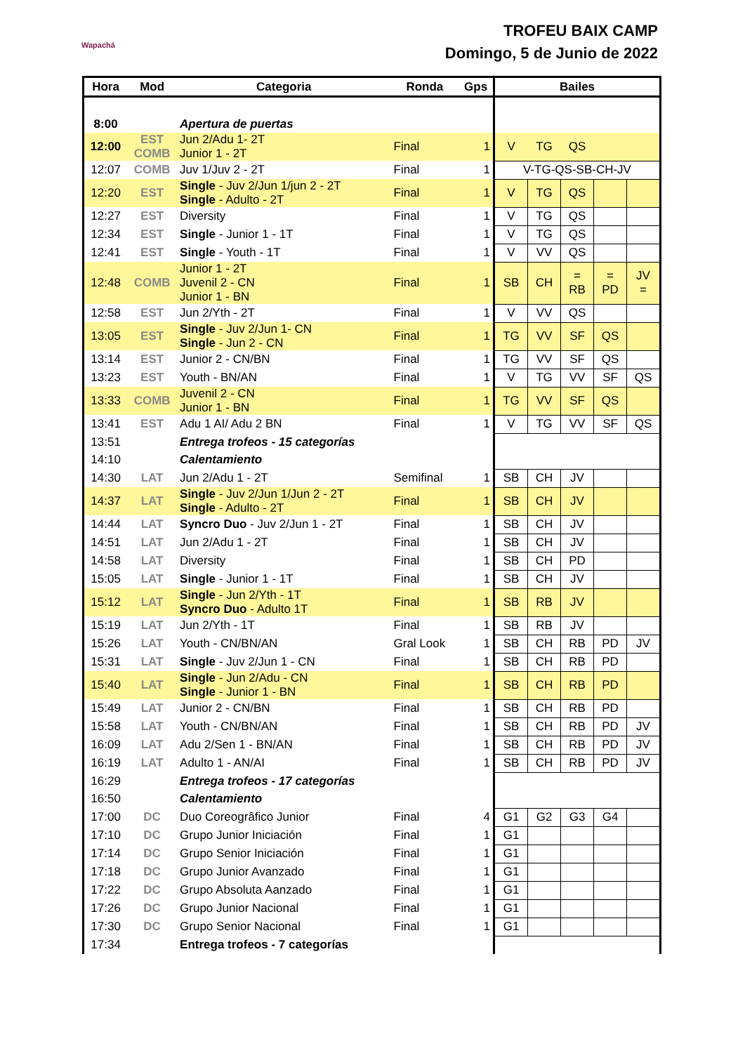Wapachá
TROFEU BAIX CAMP
Domingo, 5 de Junio de 2022
| Hora | Mod | Categoria | Ronda | Gps | Bailes | | | | |
| --- | --- | --- | --- | --- | --- | --- | --- | --- | --- |
| 8:00 | | Apertura de puertas | | | | | | | |
| 12:00 | EST COMB | Jun 2/Adu 1- 2T Junior 1 - 2T | Final | 1 | V | TG | QS | | |
| 12:07 | COMB | Juv 1/Juv 2 - 2T | Final | 1 | V-TG-QS-SB-CH-JV | | | | |
| 12:20 | EST | Single - Juv 2/Jun 1/jun 2 - 2T Single - Adulto - 2T | Final | 1 | V | TG | QS | | |
| 12:27 | EST | Diversity | Final | 1 | V | TG | QS | | |
| 12:34 | EST | Single - Junior 1 - 1T | Final | 1 | V | TG | QS | | |
| 12:41 | EST | Single - Youth - 1T | Final | 1 | V | VV | QS | | |
| 12:48 | COMB | Junior 1 - 2T Juvenil 2 - CN Junior 1 - BN | Final | 1 | SB | CH | = RB | = PD | JV = |
| 12:58 | EST | Jun 2/Yth - 2T | Final | 1 | V | VV | QS | | |
| 13:05 | EST | Single - Juv 2/Jun 1- CN Single - Jun 2 - CN | Final | 1 | TG | VV | SF | QS | |
| 13:14 | EST | Junior 2 - CN/BN | Final | 1 | TG | VV | SF | QS | |
| 13:23 | EST | Youth - BN/AN | Final | 1 | V | TG | VV | SF | QS |
| 13:33 | COMB | Juvenil 2 - CN Junior 1 - BN | Final | 1 | TG | VV | SF | QS | |
| 13:41 | EST | Adu 1 AI/ Adu 2 BN | Final | 1 | V | TG | VV | SF | QS |
| 13:51 | | Entrega trofeos - 15 categorías | | | | | | | |
| 14:10 | | Calentamiento | | | | | | | |
| 14:30 | LAT | Jun 2/Adu 1 - 2T | Semifinal | 1 | SB | CH | JV | | |
| 14:37 | LAT | Single - Juv 2/Jun 1/Jun 2 - 2T Single - Adulto - 2T | Final | 1 | SB | CH | JV | | |
| 14:44 | LAT | Syncro Duo - Juv 2/Jun 1 - 2T | Final | 1 | SB | CH | JV | | |
| 14:51 | LAT | Jun 2/Adu 1 - 2T | Final | 1 | SB | CH | JV | | |
| 14:58 | LAT | Diversity | Final | 1 | SB | CH | PD | | |
| 15:05 | LAT | Single - Junior 1 - 1T | Final | 1 | SB | CH | JV | | |
| 15:12 | LAT | Single - Jun 2/Yth - 1T Syncro Duo - Adulto 1T | Final | 1 | SB | RB | JV | | |
| 15:19 | LAT | Jun 2/Yth - 1T | Final | 1 | SB | RB | JV | | |
| 15:26 | LAT | Youth - CN/BN/AN | Gral Look | 1 | SB | CH | RB | PD | JV |
| 15:31 | LAT | Single - Juv 2/Jun 1 - CN | Final | 1 | SB | CH | RB | PD | |
| 15:40 | LAT | Single - Jun 2/Adu - CN Single - Junior 1 - BN | Final | 1 | SB | CH | RB | PD | |
| 15:49 | LAT | Junior 2 - CN/BN | Final | 1 | SB | CH | RB | PD | |
| 15:58 | LAT | Youth - CN/BN/AN | Final | 1 | SB | CH | RB | PD | JV |
| 16:09 | LAT | Adu 2/Sen 1 - BN/AN | Final | 1 | SB | CH | RB | PD | JV |
| 16:19 | LAT | Adulto 1 - AN/AI | Final | 1 | SB | CH | RB | PD | JV |
| 16:29 | | Entrega trofeos - 17 categorías | | | | | | | |
| 16:50 | | Calentamiento | | | | | | | |
| 17:00 | DC | Duo Coreogrâfico Junior | Final | 4 | G1 | G2 | G3 | G4 | |
| 17:10 | DC | Grupo Junior Iniciación | Final | 1 | G1 | | | | |
| 17:14 | DC | Grupo Senior Iniciación | Final | 1 | G1 | | | | |
| 17:18 | DC | Grupo Junior Avanzado | Final | 1 | G1 | | | | |
| 17:22 | DC | Grupo Absoluta Aanzado | Final | 1 | G1 | | | | |
| 17:26 | DC | Grupo Junior Nacional | Final | 1 | G1 | | | | |
| 17:30 | DC | Grupo Senior Nacional | Final | 1 | G1 | | | | |
| 17:34 | | Entrega trofeos - 7 categorías | | | | | | | |